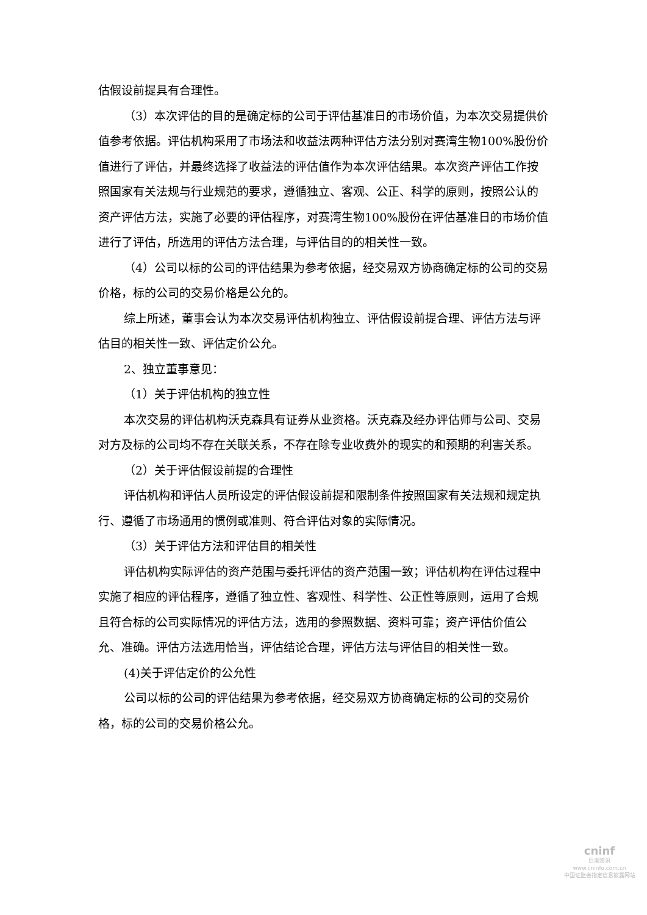估假设前提具有合理性。
（3）本次评估的目的是确定标的公司于评估基准日的市场价值，为本次交易提供价值参考依据。评估机构采用了市场法和收益法两种评估方法分别对赛湾生物100%股份价值进行了评估，并最终选择了收益法的评估值作为本次评估结果。本次资产评估工作按照国家有关法规与行业规范的要求，遵循独立、客观、公正、科学的原则，按照公认的资产评估方法，实施了必要的评估程序，对赛湾生物100%股份在评估基准日的市场价值进行了评估，所选用的评估方法合理，与评估目的的相关性一致。
（4）公司以标的公司的评估结果为参考依据，经交易双方协商确定标的公司的交易价格，标的公司的交易价格是公允的。
综上所述，董事会认为本次交易评估机构独立、评估假设前提合理、评估方法与评估目的相关性一致、评估定价公允。
2、独立董事意见：
（1）关于评估机构的独立性
本次交易的评估机构沃克森具有证券从业资格。沃克森及经办评估师与公司、交易对方及标的公司均不存在关联关系，不存在除专业收费外的现实的和预期的利害关系。
（2）关于评估假设前提的合理性
评估机构和评估人员所设定的评估假设前提和限制条件按照国家有关法规和规定执行、遵循了市场通用的惯例或准则、符合评估对象的实际情况。
（3）关于评估方法和评估目的相关性
评估机构实际评估的资产范围与委托评估的资产范围一致；评估机构在评估过程中实施了相应的评估程序，遵循了独立性、客观性、科学性、公正性等原则，运用了合规且符合标的公司实际情况的评估方法，选用的参照数据、资料可靠；资产评估价值公允、准确。评估方法选用恰当，评估结论合理，评估方法与评估目的相关性一致。
(4)关于评估定价的公允性
公司以标的公司的评估结果为参考依据，经交易双方协商确定标的公司的交易价格，标的公司的交易价格公允。
cninf
巨潮资讯
www.cninfo.com.cn
中国证监会指定信息披露网站